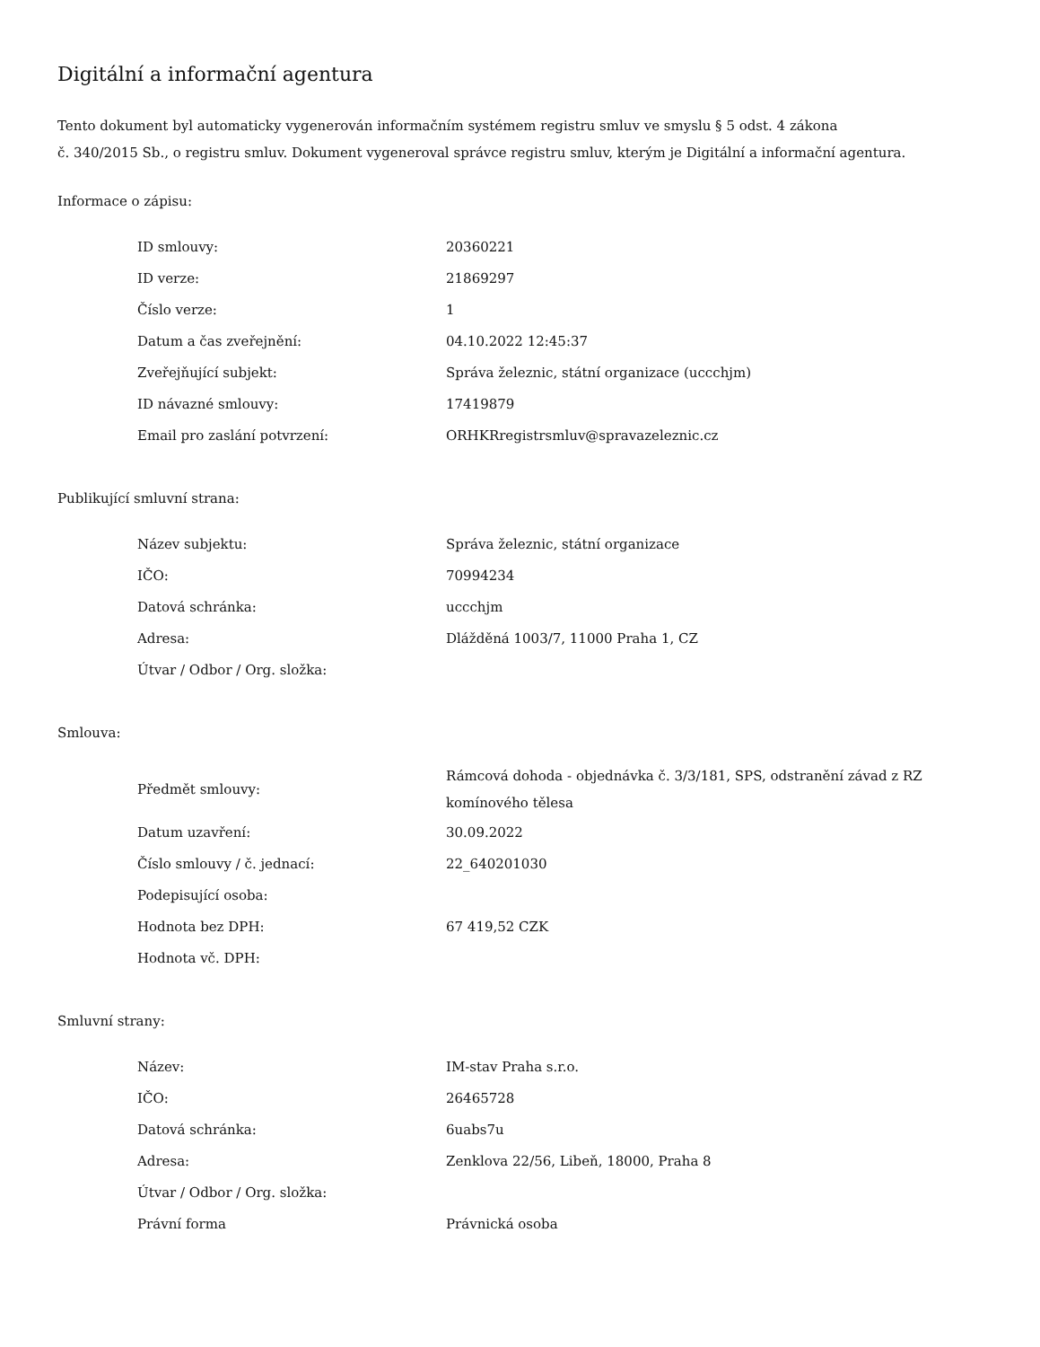Digitální a informační agentura
Tento dokument byl automaticky vygenerován informačním systémem registru smluv ve smyslu § 5 odst. 4 zákona
č. 340/2015 Sb., o registru smluv. Dokument vygeneroval správce registru smluv, kterým je Digitální a informační agentura.
Informace o zápisu:
| ID smlouvy: | 20360221 |
| ID verze: | 21869297 |
| Číslo verze: | 1 |
| Datum a čas zveřejnění: | 04.10.2022 12:45:37 |
| Zveřejňující subjekt: | Správa železnic, státní organizace (uccchjm) |
| ID návazné smlouvy: | 17419879 |
| Email pro zaslání potvrzení: | ORHKRregistrsmluv@spravazeleznic.cz |
Publikující smluvní strana:
| Název subjektu: | Správa železnic, státní organizace |
| IČO: | 70994234 |
| Datová schránka: | uccchjm |
| Adresa: | Dlážděná 1003/7, 11000 Praha 1, CZ |
| Útvar / Odbor / Org. složka: | |
Smlouva:
| Předmět smlouvy: | Rámcová dohoda - objednávka č. 3/3/181, SPS, odstranění závad z RZ komínového tělesa |
| Datum uzavření: | 30.09.2022 |
| Číslo smlouvy / č. jednací: | 22_640201030 |
| Podepisující osoba: | |
| Hodnota bez DPH: | 67 419,52 CZK |
| Hodnota vč. DPH: | |
Smluvní strany:
| Název: | IM-stav Praha s.r.o. |
| IČO: | 26465728 |
| Datová schránka: | 6uabs7u |
| Adresa: | Zenklova 22/56, Libeň, 18000, Praha 8 |
| Útvar / Odbor / Org. složka: | |
| Právní forma | Právnická osoba |